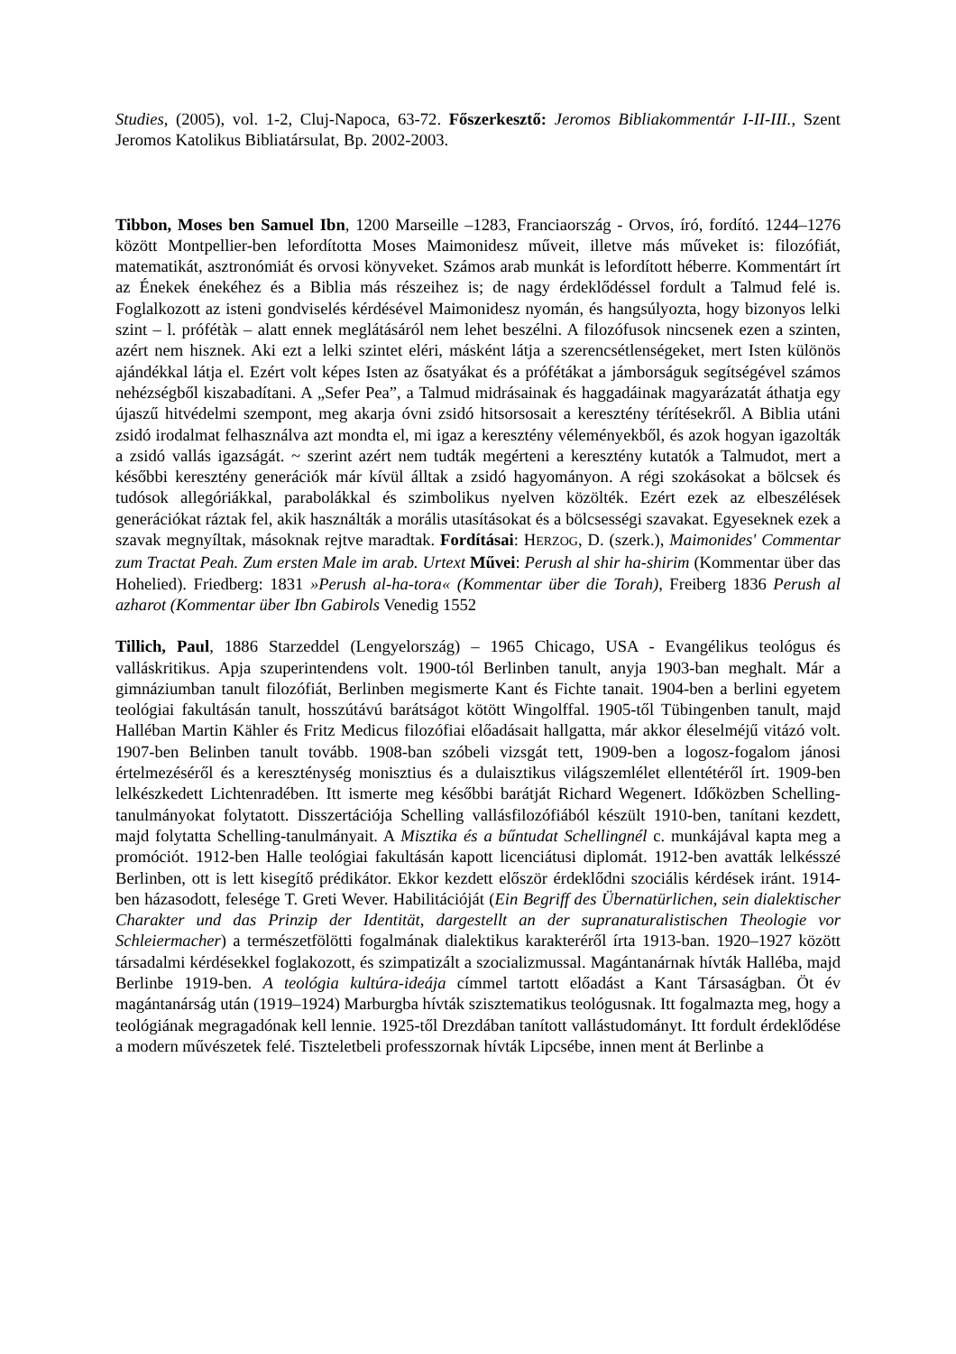Studies, (2005), vol. 1-2, Cluj-Napoca, 63-72. Főszerkesztő: Jeromos Bibliakommentár I-II-III., Szent Jeromos Katolikus Bibliatársulat, Bp. 2002-2003.
Tibbon, Moses ben Samuel Ibn, 1200 Marseille –1283, Franciaország - Orvos, író, fordító. 1244–1276 között Montpellier-ben lefordította Moses Maimonidesz műveit, illetve más műveket is: filozófiát, matematikát, asztronómiát és orvosi könyveket. Számos arab munkát is lefordított héberre. Kommentárt írt az Énekek énekéhez és a Biblia más részeihez is; de nagy érdeklődéssel fordult a Talmud felé is. Foglalkozott az isteni gondviselés kérdésével Maimonidesz nyomán, és hangsúlyozta, hogy bizonyos lelki szint – l. prófétàk – alatt ennek meglátásáról nem lehet beszélni. A filozófusok nincsenek ezen a szinten, azért nem hisznek. Aki ezt a lelki szintet eléri, másként látja a szerencsétlenségeket, mert Isten különös ajándékkal látja el. Ezért volt képes Isten az ősatyákat és a prófétákat a jámborságuk segítségével számos nehézségből kiszabadítani. A „Sefer Pea”, a Talmud midrásainak és haggadáinak magyarázatát áthatja egy újaszű hitvédelmi szempont, meg akarja óvni zsidó hitsorsosait a keresztény térítésekről. A Biblia utáni zsidó irodalmat felhasználva azt mondta el, mi igaz a keresztény véleményekből, és azok hogyan igazolták a zsidó vallás igazságát. ~ szerint azért nem tudták megérteni a keresztény kutatók a Talmudot, mert a későbbi keresztény generációk már kívül álltak a zsidó hagyományon. A régi szokásokat a bölcsek és tudósok allegóriákkal, parabolákkal és szimbolikus nyelven közölték. Ezért ezek az elbeszélések generációkat ráztak fel, akik használták a morális utasításokat és a bölcsességi szavakat. Egyeseknek ezek a szavak megnyíltak, másoknak rejtve maradtak. Fordításai: HERZOG, D. (szerk.), Maimonides' Commentar zum Tractat Peah. Zum ersten Male im arab. Urtext Művei: Perush al shir ha-shirim (Kommentar über das Hohelied). Friedberg: 1831 »Perush al-ha-tora« (Kommentar über die Torah), Freiberg 1836 Perush al azharot (Kommentar über Ibn Gabirols Venedig 1552
Tillich, Paul, 1886 Starzeddel (Lengyelország) – 1965 Chicago, USA - Evangélikus teológus és valláskritikus. Apja szuperintendens volt. 1900-tól Berlinben tanult, anyja 1903-ban meghalt. Már a gimnáziumban tanult filozófiát, Berlinben megismerte Kant és Fichte tanait. 1904-ben a berlini egyetem teológiai fakultásán tanult, hosszútávú barátságot kötött Wingolffal. 1905-től Tübingenben tanult, majd Halléban Martin Kähler és Fritz Medicus filozófiai előadásait hallgatta, már akkor éleselméjű vitázó volt. 1907-ben Belinben tanult tovább. 1908-ban szóbeli vizsgát tett, 1909-ben a logosz-fogalom jánosi értelmezéséről és a kereszténység monisztius és a dulaisztikus világszemlélet ellentétéről írt. 1909-ben lelkészkedett Lichtenradében. Itt ismerte meg későbbi barátját Richard Wegenert. Időközben Schelling-tanulmányokat folytatott. Disszertációja Schelling vallásfilozófiából készült 1910-ben, tanítani kezdett, majd folytatta Schelling-tanulmányait. A Misztika és a bűntudat Schellingnél c. munkájával kapta meg a promóciót. 1912-ben Halle teológiai fakultásán kapott licenciátusi diplomát. 1912-ben avatták lelkésszé Berlinben, ott is lett kisegítő prédikátor. Ekkor kezdett először érdeklődni szociális kérdések iránt. 1914-ben házasodott, felesége T. Greti Wever. Habilitációját (Ein Begriff des Übernatürlichen, sein dialektischer Charakter und das Prinzip der Identität, dargestellt an der supranaturalistischen Theologie vor Schleiermacher) a természetfölötti fogalmának dialektikus karakteréről írta 1913-ban. 1920–1927 között társadalmi kérdésekkel foglakozott, és szimpatizált a szocializmussal. Magántanárnak hívták Halléba, majd Berlinbe 1919-ben. A teológia kultúra-ideája címmel tartott előadást a Kant Társaságban. Öt év magántanárság után (1919–1924) Marburgba hívták szisztematikus teológusnak. Itt fogalmazta meg, hogy a teológiának megragadónak kell lennie. 1925-től Drezdában tanított vallástudományt. Itt fordult érdeklődése a modern művészetek felé. Tiszteletbeli professzornak hívták Lipcsébe, innen ment át Berlinbe a